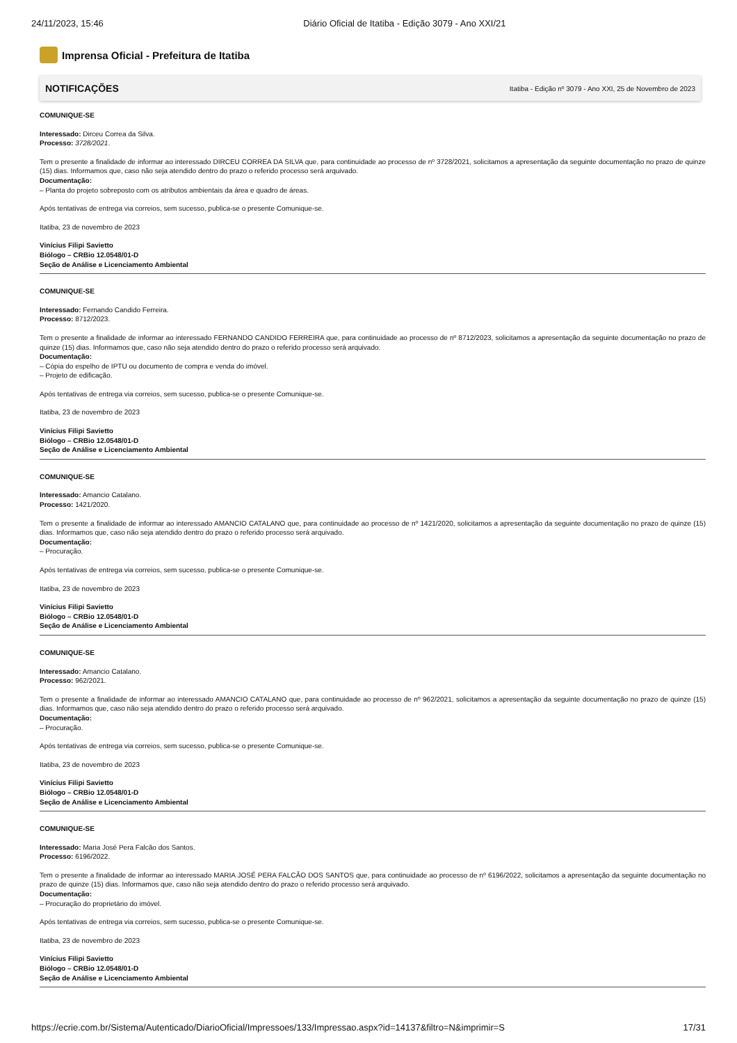24/11/2023, 15:46 Diário Oficial de Itatiba - Edição 3079 - Ano XXI/21
Imprensa Oficial - Prefeitura de Itatiba
NOTIFICAÇÕES Itatiba - Edição nº 3079 - Ano XXI, 25 de Novembro de 2023
COMUNIQUE-SE
Interessado: Dirceu Correa da Silva.
Processo: 3728/2021.
Tem o presente a finalidade de informar ao interessado DIRCEU CORREA DA SILVA que, para continuidade ao processo de nº 3728/2021, solicitamos a apresentação da seguinte documentação no prazo de quinze (15) dias. Informamos que, caso não seja atendido dentro do prazo o referido processo será arquivado.
Documentação:
– Planta do projeto sobreposto com os atributos ambientais da área e quadro de áreas.
Após tentativas de entrega via correios, sem sucesso, publica-se o presente Comunique-se.
Itatiba, 23 de novembro de 2023
Vinícius Filipi Savietto
Biólogo – CRBio 12.0548/01-D
Seção de Análise e Licenciamento Ambiental
COMUNIQUE-SE
Interessado: Fernando Candido Ferreira.
Processo: 8712/2023.
Tem o presente a finalidade de informar ao interessado FERNANDO CANDIDO FERREIRA que, para continuidade ao processo de nº 8712/2023, solicitamos a apresentação da seguinte documentação no prazo de quinze (15) dias. Informamos que, caso não seja atendido dentro do prazo o referido processo será arquivado.
Documentação:
– Cópia do espelho de IPTU ou documento de compra e venda do imóvel.
– Projeto de edificação.
Após tentativas de entrega via correios, sem sucesso, publica-se o presente Comunique-se.
Itatiba, 23 de novembro de 2023
Vinícius Filipi Savietto
Biólogo – CRBio 12.0548/01-D
Seção de Análise e Licenciamento Ambiental
COMUNIQUE-SE
Interessado: Amancio Catalano.
Processo: 1421/2020.
Tem o presente a finalidade de informar ao interessado AMANCIO CATALANO que, para continuidade ao processo de nº 1421/2020, solicitamos a apresentação da seguinte documentação no prazo de quinze (15) dias. Informamos que, caso não seja atendido dentro do prazo o referido processo será arquivado.
Documentação:
– Procuração.
Após tentativas de entrega via correios, sem sucesso, publica-se o presente Comunique-se.
Itatiba, 23 de novembro de 2023
Vinícius Filipi Savietto
Biólogo – CRBio 12.0548/01-D
Seção de Análise e Licenciamento Ambiental
COMUNIQUE-SE
Interessado: Amancio Catalano.
Processo: 962/2021.
Tem o presente a finalidade de informar ao interessado AMANCIO CATALANO que, para continuidade ao processo de nº 962/2021, solicitamos a apresentação da seguinte documentação no prazo de quinze (15) dias. Informamos que, caso não seja atendido dentro do prazo o referido processo será arquivado.
Documentação:
– Procuração.
Após tentativas de entrega via correios, sem sucesso, publica-se o presente Comunique-se.
Itatiba, 23 de novembro de 2023
Vinícius Filipi Savietto
Biólogo – CRBio 12.0548/01-D
Seção de Análise e Licenciamento Ambiental
COMUNIQUE-SE
Interessado: Maria José Pera Falcão dos Santos.
Processo: 6196/2022.
Tem o presente a finalidade de informar ao interessado MARIA JOSÉ PERA FALCÃO DOS SANTOS que, para continuidade ao processo de nº 6196/2022, solicitamos a apresentação da seguinte documentação no prazo de quinze (15) dias. Informamos que, caso não seja atendido dentro do prazo o referido processo será arquivado.
Documentação:
– Procuração do proprietário do imóvel.
Após tentativas de entrega via correios, sem sucesso, publica-se o presente Comunique-se.
Itatiba, 23 de novembro de 2023
Vinícius Filipi Savietto
Biólogo – CRBio 12.0548/01-D
Seção de Análise e Licenciamento Ambiental
https://ecrie.com.br/Sistema/Autenticado/DiarioOficial/Impressoes/133/Impressao.aspx?id=14137&filtro=N&imprimir=S 17/31